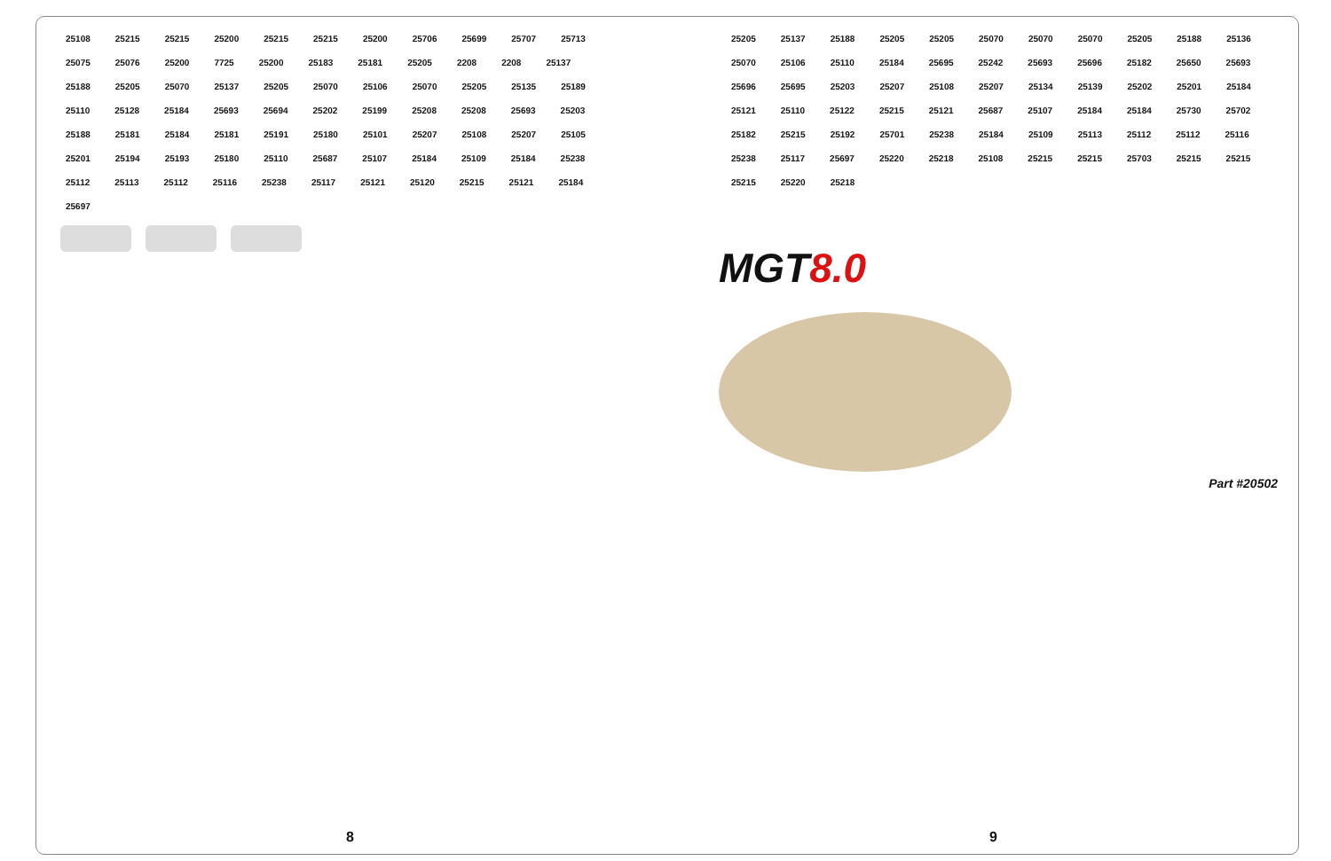25108 25215 25215 25200 25215 25215 25200 25706 25699 25707 25713 25075 25076 25200 7725 25200 25183 25181 25205 2208 2208 25137 25188 25205 25070 25137 25205 25070 25106 25070 25205 25135 25189 25110 25128 25184 25693 25694 25202 25199 25208 25208 25693 25203 25188 25181 25184 25181 25191 25180 25101 25207 25108 25207 25105 25201 25194 25193 25180 25110 25687 25107 25184 25109 25184 25238 25112 25113 25112 25116 25238 25117 25121 25120 25215 25121 25184 25697
8
25205 25137 25188 25205 25205 25070 25070 25070 25205 25188 25136 25070 25106 25110 25184 25695 25242 25693 25696 25182 25650 25693 25696 25695 25203 25207 25108 25207 25134 25139 25202 25201 25184 25121 25110 25122 25215 25121 25687 25107 25184 25184 25730 25702 25182 25215 25192 25701 25238 25184 25109 25113 25112 25112 25116 25238 25117 25697 25220 25218 25108 25215 25215 25703 25215 25215 25215 25220 25218
MGT8.0
Part #20502
9